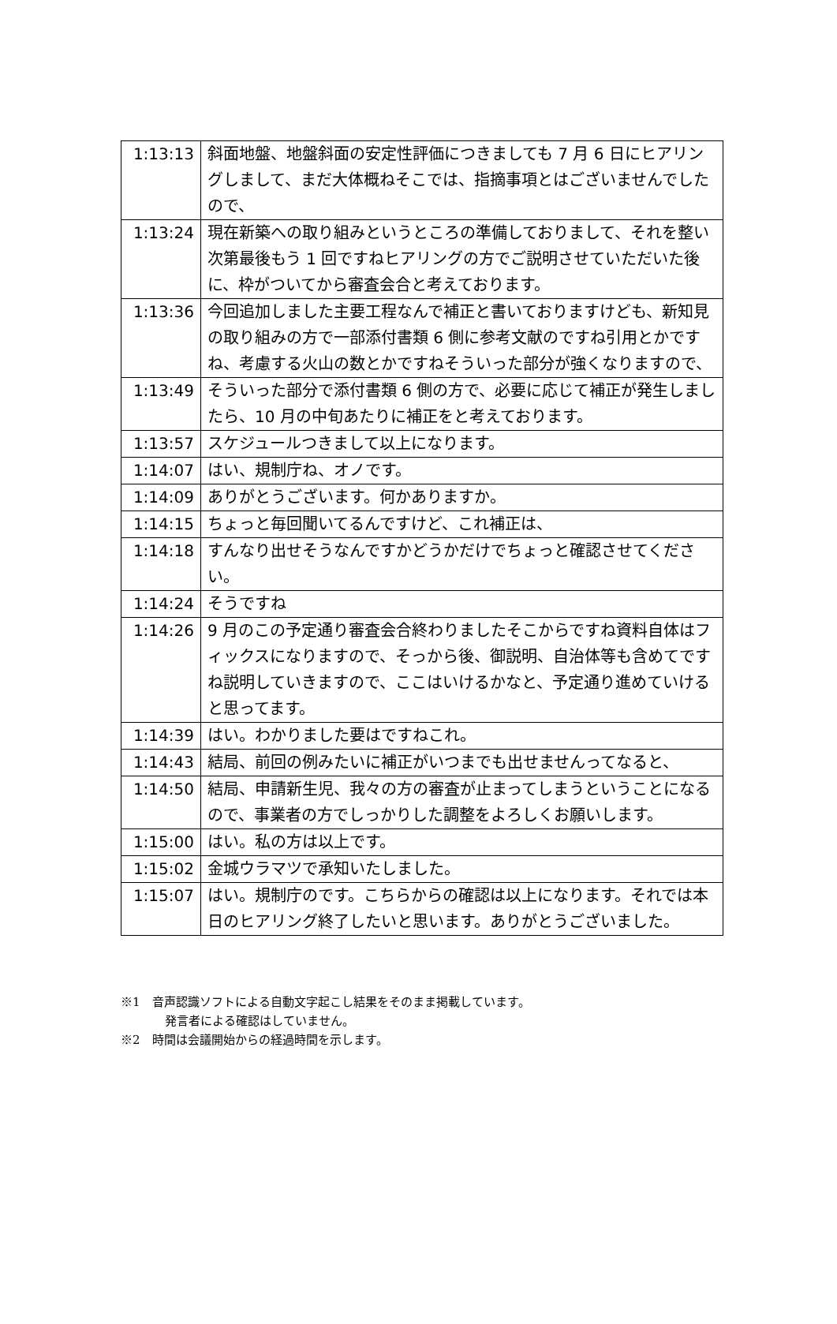| 1:13:13 | 斜面地盤、地盤斜面の安定性評価につきましても 7 月 6 日にヒアリングしまして、まだ大体概ねそこでは、指摘事項とはございませんでしたので、 |
| 1:13:24 | 現在新築への取り組みというところの準備しておりまして、それを整い次第最後もう 1 回ですねヒアリングの方でご説明させていただいた後に、枠がついてから審査会合と考えております。 |
| 1:13:36 | 今回追加しました主要工程なんで補正と書いておりますけども、新知見の取り組みの方で一部添付書類 6 側に参考文献のですね引用とかですね、考慮する火山の数とかですねそういった部分が強くなりますので、 |
| 1:13:49 | そういった部分で添付書類 6 側の方で、必要に応じて補正が発生しましたら、10 月の中旬あたりに補正をと考えております。 |
| 1:13:57 | スケジュールつきまして以上になります。 |
| 1:14:07 | はい、規制庁ね、オノです。 |
| 1:14:09 | ありがとうございます。何かありますか。 |
| 1:14:15 | ちょっと毎回聞いてるんですけど、これ補正は、 |
| 1:14:18 | すんなり出せそうなんですかどうかだけでちょっと確認させてください。 |
| 1:14:24 | そうですね |
| 1:14:26 | 9 月のこの予定通り審査会合終わりましたそこからですね資料自体はフィックスになりますので、そっから後、御説明、自治体等も含めてですね説明していきますので、ここはいけるかなと、予定通り進めていけると思ってます。 |
| 1:14:39 | はい。わかりました要はですねこれ。 |
| 1:14:43 | 結局、前回の例みたいに補正がいつまでも出せませんってなると、 |
| 1:14:50 | 結局、申請新生児、我々の方の審査が止まってしまうということになるので、事業者の方でしっかりした調整をよろしくお願いします。 |
| 1:15:00 | はい。私の方は以上です。 |
| 1:15:02 | 金城ウラマツで承知いたしました。 |
| 1:15:07 | はい。規制庁のです。こちらからの確認は以上になります。それでは本日のヒアリング終了したいと思います。ありがとうございました。 |
※1　音声認識ソフトによる自動文字起こし結果をそのまま掲載しています。
発言者による確認はしていません。
※2　時間は会議開始からの経過時間を示します。